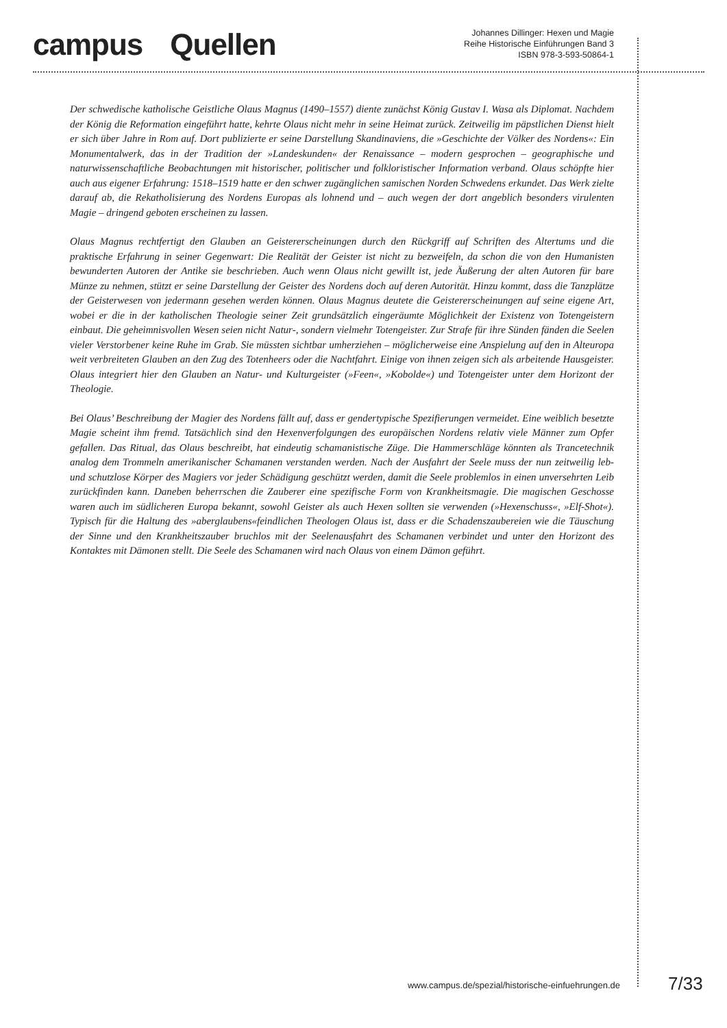campus Quellen
Johannes Dillinger: Hexen und Magie
Reihe Historische Einführungen Band 3
ISBN 978-3-593-50864-1
Der schwedische katholische Geistliche Olaus Magnus (1490–1557) diente zunächst König Gustav I. Wasa als Diplomat. Nachdem der König die Reformation eingeführt hatte, kehrte Olaus nicht mehr in seine Heimat zurück. Zeitweilig im päpstlichen Dienst hielt er sich über Jahre in Rom auf. Dort publizierte er seine Darstellung Skandinaviens, die »Geschichte der Völker des Nordens«: Ein Monumentalwerk, das in der Tradition der »Landeskunden« der Renaissance – modern gesprochen – geographische und naturwissenschaftliche Beobachtungen mit historischer, politischer und folkloristischer Information verband. Olaus schöpfte hier auch aus eigener Erfahrung: 1518–1519 hatte er den schwer zugänglichen samischen Norden Schwedens erkundet. Das Werk zielte darauf ab, die Rekatholisierung des Nordens Europas als lohnend und – auch wegen der dort angeblich besonders virulenten Magie – dringend geboten erscheinen zu lassen.
Olaus Magnus rechtfertigt den Glauben an Geistererscheinungen durch den Rückgriff auf Schriften des Altertums und die praktische Erfahrung in seiner Gegenwart: Die Realität der Geister ist nicht zu bezweifeln, da schon die von den Humanisten bewunderten Autoren der Antike sie beschrieben. Auch wenn Olaus nicht gewillt ist, jede Äußerung der alten Autoren für bare Münze zu nehmen, stützt er seine Darstellung der Geister des Nordens doch auf deren Autorität. Hinzu kommt, dass die Tanzplätze der Geisterwesen von jedermann gesehen werden können. Olaus Magnus deutete die Geistererscheinungen auf seine eigene Art, wobei er die in der katholischen Theologie seiner Zeit grundsätzlich eingeräumte Möglichkeit der Existenz von Totengeistern einbaut. Die geheimnisvollen Wesen seien nicht Natur-, sondern vielmehr Totengeister. Zur Strafe für ihre Sünden fänden die Seelen vieler Verstorbener keine Ruhe im Grab. Sie müssten sichtbar umherziehen – möglicherweise eine Anspielung auf den in Alteuropa weit verbreiteten Glauben an den Zug des Totenheers oder die Nachtfahrt. Einige von ihnen zeigen sich als arbeitende Hausgeister. Olaus integriert hier den Glauben an Natur- und Kulturgeister (»Feen«, »Kobolde«) und Totengeister unter dem Horizont der Theologie.
Bei Olaus’ Beschreibung der Magier des Nordens fällt auf, dass er gendertypische Spezifierungen vermeidet. Eine weiblich besetzte Magie scheint ihm fremd. Tatsächlich sind den Hexenverfolgungen des europäischen Nordens relativ viele Männer zum Opfer gefallen. Das Ritual, das Olaus beschreibt, hat eindeutig schamanistische Züge. Die Hammerschläge könnten als Trancetechnik analog dem Trommeln amerikanischer Schamanen verstanden werden. Nach der Ausfahrt der Seele muss der nun zeitweilig leb- und schutzlose Körper des Magiers vor jeder Schädigung geschützt werden, damit die Seele problemlos in einen unversehrten Leib zurückfinden kann. Daneben beherrschen die Zauberer eine spezifische Form von Krankheitsmagie. Die magischen Geschosse waren auch im südlicheren Europa bekannt, sowohl Geister als auch Hexen sollten sie verwenden (»Hexenschuss«, »Elf-Shot«). Typisch für die Haltung des »aberglaubens«feindlichen Theologen Olaus ist, dass er die Schadenszaubereien wie die Täuschung der Sinne und den Krankheitszauber bruchlos mit der Seelenausfahrt des Schamanen verbindet und unter den Horizont des Kontaktes mit Dämonen stellt. Die Seele des Schamanen wird nach Olaus von einem Dämon geführt.
www.campus.de/spezial/historische-einfuehrungen.de
7/33